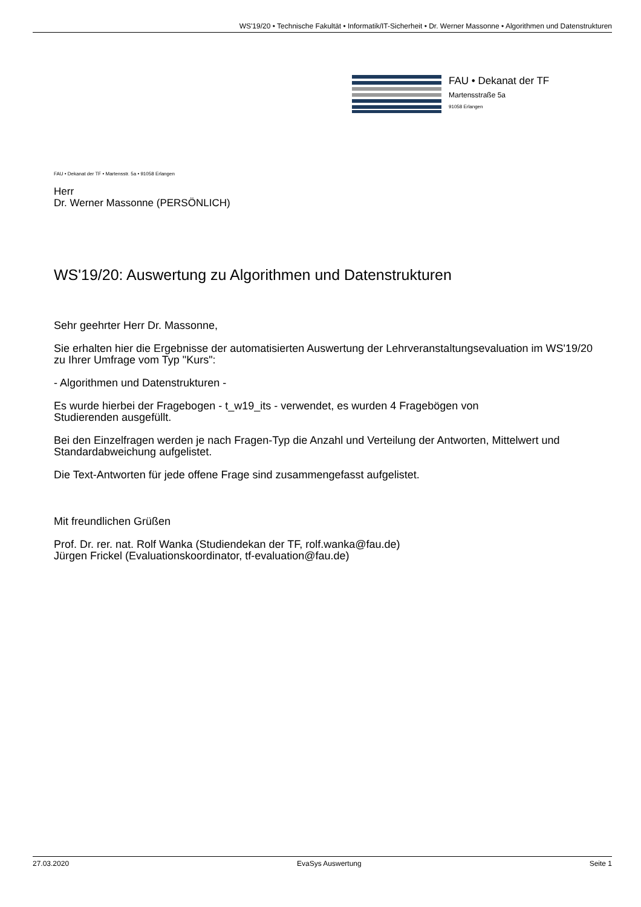WS'19/20 • Technische Fakultät • Informatik/IT-Sicherheit • Dr. Werner Massonne • Algorithmen und Datenstrukturen
FAU • Dekanat der TF
Martensstraße 5a
91058 Erlangen
FAU • Dekanat der TF • Martensstr. 5a • 91058 Erlangen
Herr
Dr. Werner Massonne (PERSÖNLICH)
WS'19/20: Auswertung zu Algorithmen und Datenstrukturen
Sehr geehrter Herr Dr. Massonne,
Sie erhalten hier die Ergebnisse der automatisierten Auswertung der Lehrveranstaltungsevaluation im WS'19/20 zu Ihrer Umfrage vom Typ "Kurs":
- Algorithmen und Datenstrukturen -
Es wurde hierbei der Fragebogen - t_w19_its - verwendet, es wurden 4 Fragebögen von
Studierenden ausgefüllt.
Bei den Einzelfragen werden je nach Fragen-Typ die Anzahl und Verteilung der Antworten, Mittelwert und Standardabweichung aufgelistet.
Die Text-Antworten für jede offene Frage sind zusammengefasst aufgelistet.
Mit freundlichen Grüßen
Prof. Dr. rer. nat. Rolf Wanka (Studiendekan der TF, rolf.wanka@fau.de)
Jürgen Frickel (Evaluationskoordinator, tf-evaluation@fau.de)
27.03.2020 EvaSys Auswertung Seite 1